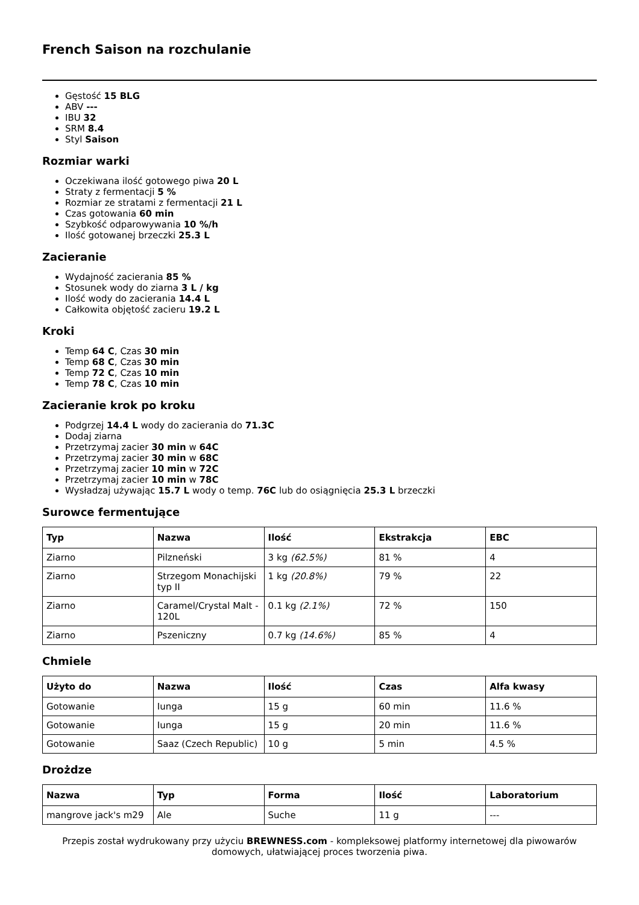French Saison na rozchulanie
Gęstość 15 BLG
ABV ---
IBU 32
SRM 8.4
Styl Saison
Rozmiar warki
Oczekiwana ilość gotowego piwa 20 L
Straty z fermentacji 5 %
Rozmiar ze stratami z fermentacji 21 L
Czas gotowania 60 min
Szybkość odparowywania 10 %/h
Ilość gotowanej brzeczki 25.3 L
Zacieranie
Wydajność zacierania 85 %
Stosunek wody do ziarna 3 L / kg
Ilość wody do zacierania 14.4 L
Całkowita objętość zacieru 19.2 L
Kroki
Temp 64 C, Czas 30 min
Temp 68 C, Czas 30 min
Temp 72 C, Czas 10 min
Temp 78 C, Czas 10 min
Zacieranie krok po kroku
Podgrzej 14.4 L wody do zacierania do 71.3C
Dodaj ziarna
Przetrzymaj zacier 30 min w 64C
Przetrzymaj zacier 30 min w 68C
Przetrzymaj zacier 10 min w 72C
Przetrzymaj zacier 10 min w 78C
Wysładzaj używając 15.7 L wody o temp. 76C lub do osiągnięcia 25.3 L brzeczki
Surowce fermentujące
| Typ | Nazwa | Ilość | Ekstrakcja | EBC |
| --- | --- | --- | --- | --- |
| Ziarno | Pilzneński | 3 kg (62.5%) | 81 % | 4 |
| Ziarno | Strzegom Monachijski typ II | 1 kg (20.8%) | 79 % | 22 |
| Ziarno | Caramel/Crystal Malt - 120L | 0.1 kg (2.1%) | 72 % | 150 |
| Ziarno | Pszeniczny | 0.7 kg (14.6%) | 85 % | 4 |
Chmiele
| Użyto do | Nazwa | Ilość | Czas | Alfa kwasy |
| --- | --- | --- | --- | --- |
| Gotowanie | Iunga | 15 g | 60 min | 11.6 % |
| Gotowanie | Iunga | 15 g | 20 min | 11.6 % |
| Gotowanie | Saaz (Czech Republic) | 10 g | 5 min | 4.5 % |
Drożdze
| Nazwa | Typ | Forma | Ilość | Laboratorium |
| --- | --- | --- | --- | --- |
| mangrove jack's m29 | Ale | Suche | 11 g | --- |
Przepis został wydrukowany przy użyciu BREWNESS.com - kompleksowej platformy internetowej dla piwowarów domowych, ułatwiającej proces tworzenia piwa.